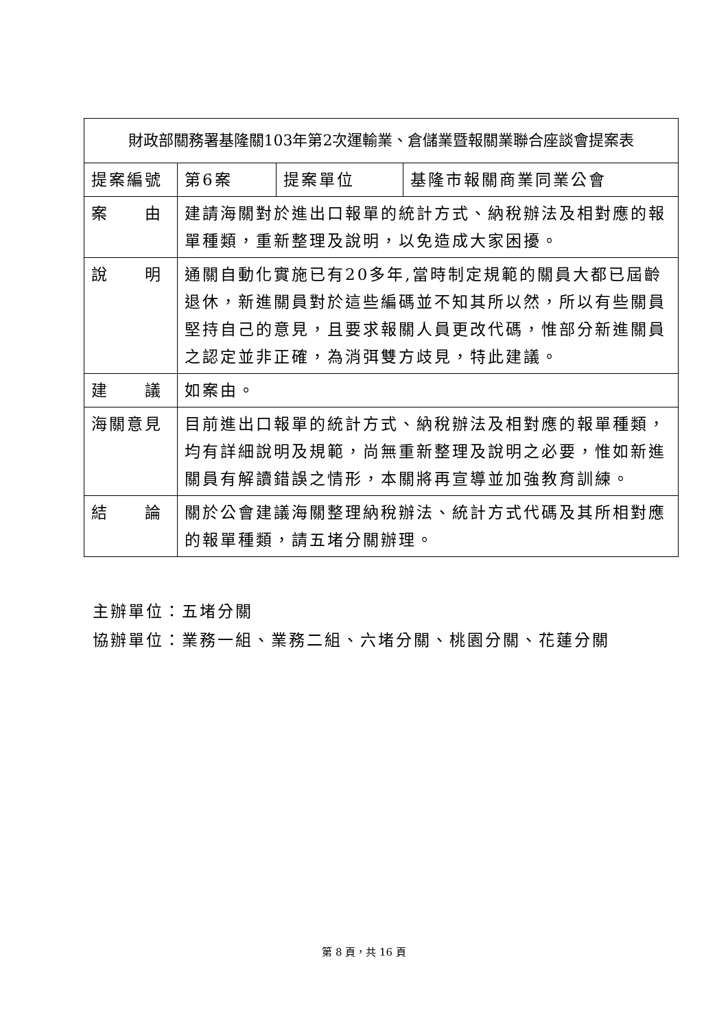| 財政部關務署基隆關103年第2次運輸業、倉儲業暨報關業聯合座談會提案表 | | | |
| 提案編號 | 第6案 | 提案單位 | 基隆市報關商業同業公會 |
| 案 由 | 建請海關對於進出口報單的統計方式、納稅辦法及相對應的報單種類，重新整理及說明，以免造成大家困擾。 | | |
| 說 明 | 通關自動化實施已有20多年,當時制定規範的關員大都已屆齡退休，新進關員對於這些編碼並不知其所以然，所以有些關員堅持自己的意見，且要求報關人員更改代碼，惟部分新進關員之認定並非正確，為消弭雙方歧見，特此建議。 | | |
| 建 議 | 如案由。 | | |
| 海關意見 | 目前進出口報單的統計方式、納稅辦法及相對應的報單種類，均有詳細說明及規範，尚無重新整理及說明之必要，惟如新進關員有解讀錯誤之情形，本關將再宣導並加強教育訓練。 | | |
| 結 論 | 關於公會建議海關整理納稅辦法、統計方式代碼及其所相對應的報單種類，請五堵分關辦理。 | | |
主辦單位：五堵分關
協辦單位：業務一組、業務二組、六堵分關、桃園分關、花蓮分關
第 8 頁，共 16 頁